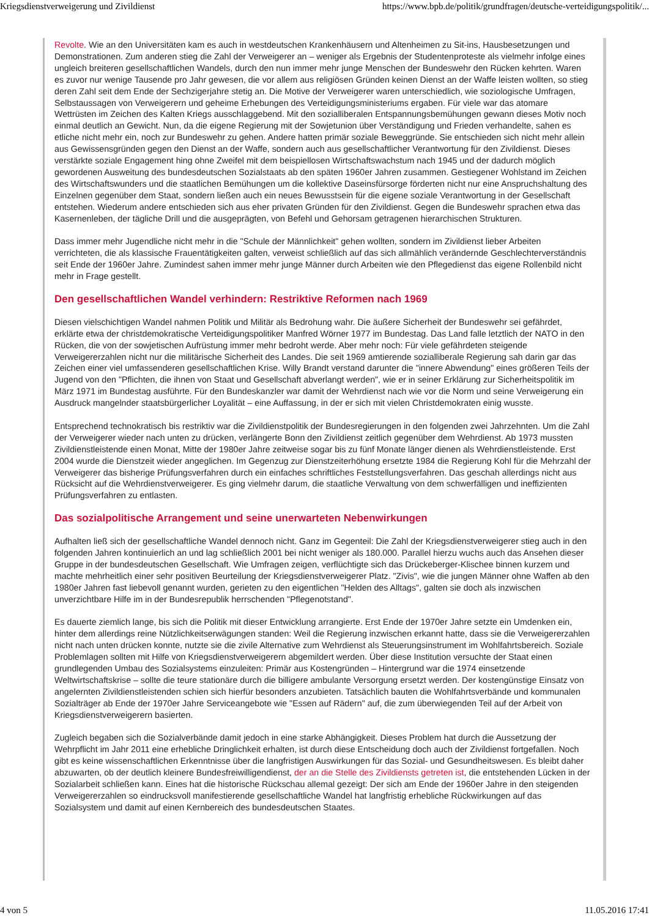Kriegsdienstverweigerung und Zivildienst https://www.bpb.de/politik/grundfragen/deutsche-verteidigungspolitik/...
Revolte. Wie an den Universitäten kam es auch in westdeutschen Krankenhäusern und Altenheimen zu Sit-ins, Hausbesetzungen und Demonstrationen. Zum anderen stieg die Zahl der Verweigerer an – weniger als Ergebnis der Studentenproteste als vielmehr infolge eines ungleich breiteren gesellschaftlichen Wandels, durch den nun immer mehr junge Menschen der Bundeswehr den Rücken kehrten. Waren es zuvor nur wenige Tausende pro Jahr gewesen, die vor allem aus religiösen Gründen keinen Dienst an der Waffe leisten wollten, so stieg deren Zahl seit dem Ende der Sechzigerjahre stetig an. Die Motive der Verweigerer waren unterschiedlich, wie soziologische Umfragen, Selbstaussagen von Verweigerern und geheime Erhebungen des Verteidigungsministeriums ergaben. Für viele war das atomare Wettrüsten im Zeichen des Kalten Kriegs ausschlaggebend. Mit den sozialliberalen Entspannungsbemühungen gewann dieses Motiv noch einmal deutlich an Gewicht. Nun, da die eigene Regierung mit der Sowjetunion über Verständigung und Frieden verhandelte, sahen es etliche nicht mehr ein, noch zur Bundeswehr zu gehen. Andere hatten primär soziale Beweggründe. Sie entschieden sich nicht mehr allein aus Gewissensgründen gegen den Dienst an der Waffe, sondern auch aus gesellschaftlicher Verantwortung für den Zivildienst. Dieses verstärkte soziale Engagement hing ohne Zweifel mit dem beispiellosen Wirtschaftswachstum nach 1945 und der dadurch möglich gewordenen Ausweitung des bundesdeutschen Sozialstaats ab den späten 1960er Jahren zusammen. Gestiegener Wohlstand im Zeichen des Wirtschaftswunders und die staatlichen Bemühungen um die kollektive Daseinsfürsorge förderten nicht nur eine Anspruchshaltung des Einzelnen gegenüber dem Staat, sondern ließen auch ein neues Bewusstsein für die eigene soziale Verantwortung in der Gesellschaft entstehen. Wiederum andere entschieden sich aus eher privaten Gründen für den Zivildienst. Gegen die Bundeswehr sprachen etwa das Kasernenleben, der tägliche Drill und die ausgeprägten, von Befehl und Gehorsam getragenen hierarchischen Strukturen.
Dass immer mehr Jugendliche nicht mehr in die "Schule der Männlichkeit" gehen wollten, sondern im Zivildienst lieber Arbeiten verrichteten, die als klassische Frauentätigkeiten galten, verweist schließlich auf das sich allmählich verändernde Geschlechterverständnis seit Ende der 1960er Jahre. Zumindest sahen immer mehr junge Männer durch Arbeiten wie den Pflegedienst das eigene Rollenbild nicht mehr in Frage gestellt.
Den gesellschaftlichen Wandel verhindern: Restriktive Reformen nach 1969
Diesen vielschichtigen Wandel nahmen Politik und Militär als Bedrohung wahr. Die äußere Sicherheit der Bundeswehr sei gefährdet, erklärte etwa der christdemokratische Verteidigungspolitiker Manfred Wörner 1977 im Bundestag. Das Land falle letztlich der NATO in den Rücken, die von der sowjetischen Aufrüstung immer mehr bedroht werde. Aber mehr noch: Für viele gefährdeten steigende Verweigererzahlen nicht nur die militärische Sicherheit des Landes. Die seit 1969 amtierende sozialliberale Regierung sah darin gar das Zeichen einer viel umfassenderen gesellschaftlichen Krise. Willy Brandt verstand darunter die "innere Abwendung" eines größeren Teils der Jugend von den "Pflichten, die ihnen von Staat und Gesellschaft abverlangt werden", wie er in seiner Erklärung zur Sicherheitspolitik im März 1971 im Bundestag ausführte. Für den Bundeskanzler war damit der Wehrdienst nach wie vor die Norm und seine Verweigerung ein Ausdruck mangelnder staatsbürgerlicher Loyalität – eine Auffassung, in der er sich mit vielen Christdemokraten einig wusste.
Entsprechend technokratisch bis restriktiv war die Zivildienstpolitik der Bundesregierungen in den folgenden zwei Jahrzehnten. Um die Zahl der Verweigerer wieder nach unten zu drücken, verlängerte Bonn den Zivildienst zeitlich gegenüber dem Wehrdienst. Ab 1973 mussten Zivildienstleistende einen Monat, Mitte der 1980er Jahre zeitweise sogar bis zu fünf Monate länger dienen als Wehrdienstleistende. Erst 2004 wurde die Dienstzeit wieder angeglichen. Im Gegenzug zur Dienstzeiterhöhung ersetzte 1984 die Regierung Kohl für die Mehrzahl der Verweigerer das bisherige Prüfungsverfahren durch ein einfaches schriftliches Feststellungsverfahren. Das geschah allerdings nicht aus Rücksicht auf die Wehrdienstverweigerer. Es ging vielmehr darum, die staatliche Verwaltung von dem schwerfälligen und ineffizienten Prüfungsverfahren zu entlasten.
Das sozialpolitische Arrangement und seine unerwarteten Nebenwirkungen
Aufhalten ließ sich der gesellschaftliche Wandel dennoch nicht. Ganz im Gegenteil: Die Zahl der Kriegsdienstverweigerer stieg auch in den folgenden Jahren kontinuierlich an und lag schließlich 2001 bei nicht weniger als 180.000. Parallel hierzu wuchs auch das Ansehen dieser Gruppe in der bundesdeutschen Gesellschaft. Wie Umfragen zeigen, verflüchtigte sich das Drückeberger-Klischee binnen kurzem und machte mehrheitlich einer sehr positiven Beurteilung der Kriegsdienstverweigerer Platz. "Zivis", wie die jungen Männer ohne Waffen ab den 1980er Jahren fast liebevoll genannt wurden, gerieten zu den eigentlichen "Helden des Alltags", galten sie doch als inzwischen unverzichtbare Hilfe im in der Bundesrepublik herrschenden "Pflegenotstand".
Es dauerte ziemlich lange, bis sich die Politik mit dieser Entwicklung arrangierte. Erst Ende der 1970er Jahre setzte ein Umdenken ein, hinter dem allerdings reine Nützlichkeitserwägungen standen: Weil die Regierung inzwischen erkannt hatte, dass sie die Verweigererzahlen nicht nach unten drücken konnte, nutzte sie die zivile Alternative zum Wehrdienst als Steuerungsinstrument im Wohlfahrtsbereich. Soziale Problemlagen sollten mit Hilfe von Kriegsdienstverweigerern abgemildert werden. Über diese Institution versuchte der Staat einen grundlegenden Umbau des Sozialsystems einzuleiten: Primär aus Kostengründen – Hintergrund war die 1974 einsetzende Weltwirtschaftskrise – sollte die teure stationäre durch die billigere ambulante Versorgung ersetzt werden. Der kostengünstige Einsatz von angelernten Zivildienstleistenden schien sich hierfür besonders anzubieten. Tatsächlich bauten die Wohlfahrtsverbände und kommunalen Sozialträger ab Ende der 1970er Jahre Serviceangebote wie "Essen auf Rädern" auf, die zum überwiegenden Teil auf der Arbeit von Kriegsdienstverweigerern basierten.
Zugleich begaben sich die Sozialverbände damit jedoch in eine starke Abhängigkeit. Dieses Problem hat durch die Aussetzung der Wehrpflicht im Jahr 2011 eine erhebliche Dringlichkeit erhalten, ist durch diese Entscheidung doch auch der Zivildienst fortgefallen. Noch gibt es keine wissenschaftlichen Erkenntnisse über die langfristigen Auswirkungen für das Sozial- und Gesundheitswesen. Es bleibt daher abzuwarten, ob der deutlich kleinere Bundesfreiwilligendienst, der an die Stelle des Zivildiensts getreten ist, die entstehenden Lücken in der Sozialarbeit schließen kann. Eines hat die historische Rückschau allemal gezeigt: Der sich am Ende der 1960er Jahre in den steigenden Verweigererzahlen so eindrucksvoll manifestierende gesellschaftliche Wandel hat langfristig erhebliche Rückwirkungen auf das Sozialsystem und damit auf einen Kernbereich des bundesdeutschen Staates.
4 von 5 11.05.2016 17:41